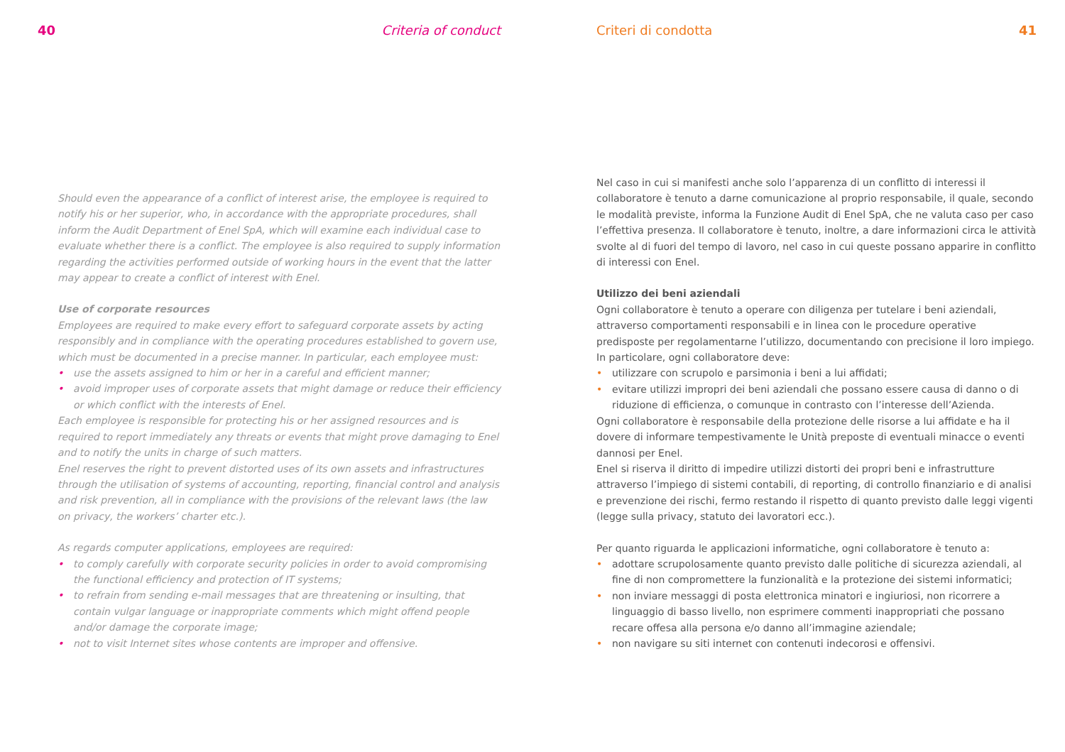40 Criteria of conduct
Should even the appearance of a conflict of interest arise, the employee is required to notify his or her superior, who, in accordance with the appropriate procedures, shall inform the Audit Department of Enel SpA, which will examine each individual case to evaluate whether there is a conflict. The employee is also required to supply information regarding the activities performed outside of working hours in the event that the latter may appear to create a conflict of interest with Enel.
Use of corporate resources
Employees are required to make every effort to safeguard corporate assets by acting responsibly and in compliance with the operating procedures established to govern use, which must be documented in a precise manner. In particular, each employee must:
• use the assets assigned to him or her in a careful and efficient manner;
• avoid improper uses of corporate assets that might damage or reduce their efficiency or which conflict with the interests of Enel.
Each employee is responsible for protecting his or her assigned resources and is required to report immediately any threats or events that might prove damaging to Enel and to notify the units in charge of such matters.
Enel reserves the right to prevent distorted uses of its own assets and infrastructures through the utilisation of systems of accounting, reporting, financial control and analysis and risk prevention, all in compliance with the provisions of the relevant laws (the law on privacy, the workers’ charter etc.).
As regards computer applications, employees are required:
• to comply carefully with corporate security policies in order to avoid compromising the functional efficiency and protection of IT systems;
• to refrain from sending e-mail messages that are threatening or insulting, that contain vulgar language or inappropriate comments which might offend people and/or damage the corporate image;
• not to visit Internet sites whose contents are improper and offensive.
Criteri di condotta 41
Nel caso in cui si manifesti anche solo l’apparenza di un conflitto di interessi il collaboratore è tenuto a darne comunicazione al proprio responsabile, il quale, secondo le modalità previste, informa la Funzione Audit di Enel SpA, che ne valuta caso per caso l’effettiva presenza. Il collaboratore è tenuto, inoltre, a dare informazioni circa le attività svolte al di fuori del tempo di lavoro, nel caso in cui queste possano apparire in conflitto di interessi con Enel.
Utilizzo dei beni aziendali
Ogni collaboratore è tenuto a operare con diligenza per tutelare i beni aziendali, attraverso comportamenti responsabili e in linea con le procedure operative predisposte per regolamentarne l’utilizzo, documentando con precisione il loro impiego.
In particolare, ogni collaboratore deve:
• utilizzare con scrupolo e parsimonia i beni a lui affidati;
• evitare utilizzi impropri dei beni aziendali che possano essere causa di danno o di riduzione di efficienza, o comunque in contrasto con l’interesse dell’Azienda.
Ogni collaboratore è responsabile della protezione delle risorse a lui affidate e ha il dovere di informare tempestivamente le Unità preposte di eventuali minacce o eventi dannosi per Enel.
Enel si riserva il diritto di impedire utilizzi distorti dei propri beni e infrastrutture attraverso l’impiego di sistemi contabili, di reporting, di controllo finanziario e di analisi e prevenzione dei rischi, fermo restando il rispetto di quanto previsto dalle leggi vigenti (legge sulla privacy, statuto dei lavoratori ecc.).
Per quanto riguarda le applicazioni informatiche, ogni collaboratore è tenuto a:
• adottare scrupolosamente quanto previsto dalle politiche di sicurezza aziendali, al fine di non compromettere la funzionalità e la protezione dei sistemi informatici;
• non inviare messaggi di posta elettronica minatori e ingiuriosi, non ricorrere a linguaggio di basso livello, non esprimere commenti inappropriati che possano recare offesa alla persona e/o danno all’immagine aziendale;
• non navigare su siti internet con contenuti indecorosi e offensivi.